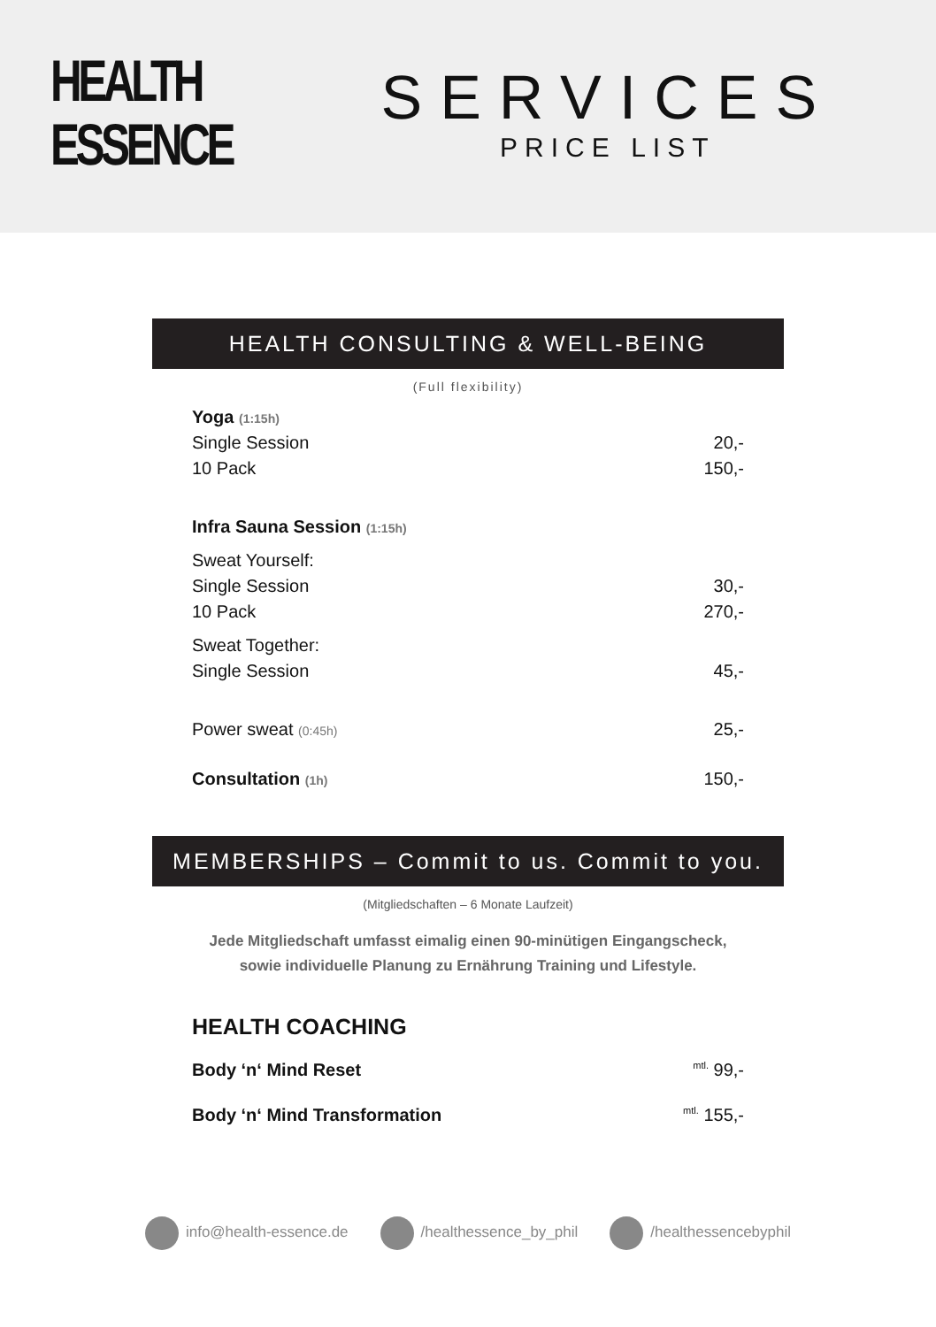HEALTH
ESSENCE
SERVICES
PRICE LIST
HEALTH CONSULTING & WELL-BEING
(Full flexibility)
| Yoga (1:15h) | |
| Single Session | 20,- |
| 10 Pack | 150,- |
| Infra Sauna Session (1:15h) | |
| Sweat Yourself: | |
| Single Session | 30,- |
| 10 Pack | 270,- |
| Sweat Together: | |
| Single Session | 45,- |
| Power sweat (0:45h) | 25,- |
| Consultation (1h) | 150,- |
MEMBERSHIPS – Commit to us. Commit to you.
(Mitgliedschaften – 6 Monate Laufzeit)
Jede Mitgliedschaft umfasst eimalig einen 90-minütigen Eingangscheck,
sowie individuelle Planung zu Ernährung Training und Lifestyle.
| HEALTH COACHING | |
| Body ‘n‘ Mind Reset | <sup>mtl.</sup> 99,- |
| Body ‘n‘ Mind Transformation | <sup>mtl.</sup> 155,- |
info@health-essence.de /healthessence_by_phil /healthessencebyphil